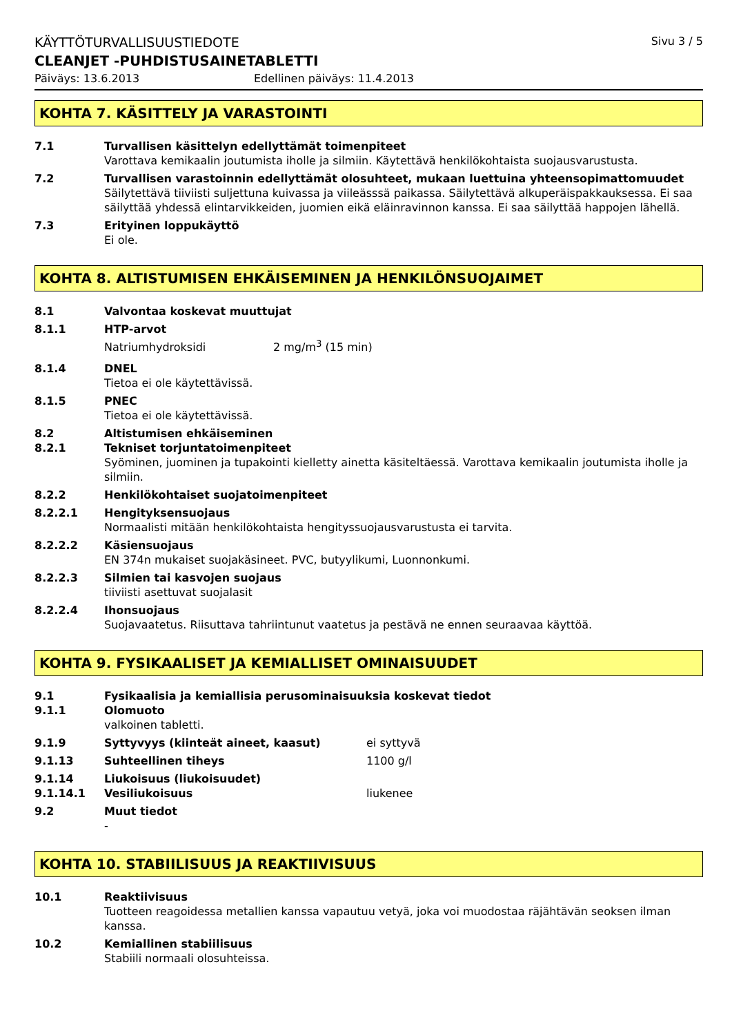KÄYTTÖTURVALLISUUSTIEDOTE Sivu 3 / 5
CLEANJET -PUHDISTUSAINETABLETTI
Päiväys: 13.6.2013 Edellinen päiväys: 11.4.2013
KOHTA 7. KÄSITTELY JA VARASTOINTI
7.1 Turvallisen käsittelyn edellyttämät toimenpiteet
Varottava kemikaalin joutumista iholle ja silmiin. Käytettävä henkilökohtaista suojausvarustusta.
7.2 Turvallisen varastoinnin edellyttämät olosuhteet, mukaan luettuina yhteensopimattomuudet
Säilytettävä tiiviisti suljettuna kuivassa ja viileässsä paikassa. Säilytettävä alkuperäispakkauksessa. Ei saa säilyttää yhdessä elintarvikkeiden, juomien eikä eläinravinnon kanssa. Ei saa säilyttää happojen lähellä.
7.3 Erityinen loppukäyttö
Ei ole.
KOHTA 8. ALTISTUMISEN EHKÄISEMINEN JA HENKILÖNSUOJAIMET
8.1 Valvontaa koskevat muuttujat
8.1.1 HTP-arvot
Natriumhydroksidi 2 mg/m<sup>3</sup> (15 min)
8.1.4 DNEL
Tietoa ei ole käytettävissä.
8.1.5 PNEC
Tietoa ei ole käytettävissä.
8.2
8.2.1
Altistumisen ehkäiseminen
Tekniset torjuntatoimenpiteet
Syöminen, juominen ja tupakointi kielletty ainetta käsiteltäessä. Varottava kemikaalin joutumista iholle ja silmiin.
8.2.2 Henkilökohtaiset suojatoimenpiteet
8.2.2.1 Hengityksensuojaus
Normaalisti mitään henkilökohtaista hengityssuojausvarustusta ei tarvita.
8.2.2.2 Käsiensuojaus
EN 374n mukaiset suojakäsineet. PVC, butyylikumi, Luonnonkumi.
8.2.2.3 Silmien tai kasvojen suojaus
tiiviisti asettuvat suojalasit
8.2.2.4 Ihonsuojaus
Suojavaatetus. Riisuttava tahriintunut vaatetus ja pestävä ne ennen seuraavaa käyttöä.
KOHTA 9. FYSIKAALISET JA KEMIALLISET OMINAISUUDET
9.1
9.1.1
Fysikaalisia ja kemiallisia perusominaisuuksia koskevat tiedot
Olomuoto
valkoinen tabletti.
9.1.9 Syttyvyys (kiinteät aineet, kaasut) ei syttyvä
9.1.13 Suhteellinen tiheys 1100 g/l
9.1.14
9.1.14.1
Liukoisuus (liukoisuudet)
Vesiliukoisuus liukenee
9.2 Muut tiedot
-
KOHTA 10. STABIILISUUS JA REAKTIIVISUUS
10.1 Reaktiivisuus
Tuotteen reagoidessa metallien kanssa vapautuu vetyä, joka voi muodostaa räjähtävän seoksen ilman kanssa.
10.2 Kemiallinen stabiilisuus
Stabiili normaali olosuhteissa.